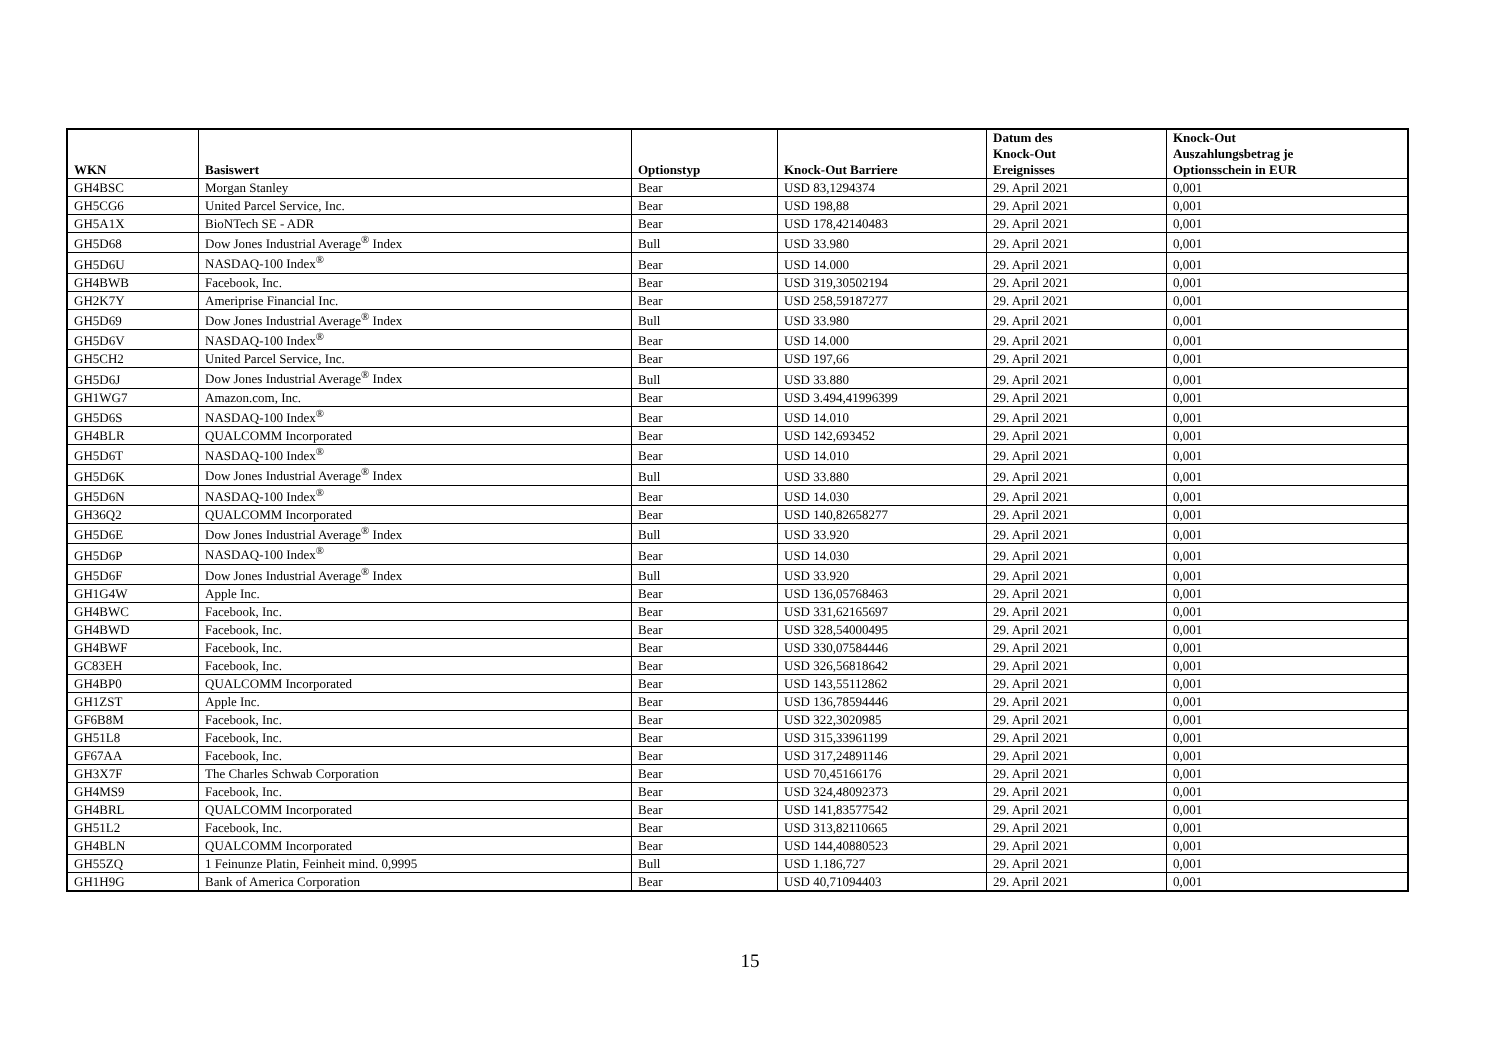| WKN | Basiswert | Optionstyp | Knock-Out Barriere | Datum des Knock-Out Ereignisses | Knock-Out Auszahlungsbetrag je Optionsschein in EUR |
| --- | --- | --- | --- | --- | --- |
| GH4BSC | Morgan Stanley | Bear | USD 83,1294374 | 29. April 2021 | 0,001 |
| GH5CG6 | United Parcel Service, Inc. | Bear | USD 198,88 | 29. April 2021 | 0,001 |
| GH5A1X | BioNTech SE - ADR | Bear | USD 178,42140483 | 29. April 2021 | 0,001 |
| GH5D68 | Dow Jones Industrial Average<sup>®</sup> Index | Bull | USD 33.980 | 29. April 2021 | 0,001 |
| GH5D6U | NASDAQ-100 Index<sup>®</sup> | Bear | USD 14.000 | 29. April 2021 | 0,001 |
| GH4BWB | Facebook, Inc. | Bear | USD 319,30502194 | 29. April 2021 | 0,001 |
| GH2K7Y | Ameriprise Financial Inc. | Bear | USD 258,59187277 | 29. April 2021 | 0,001 |
| GH5D69 | Dow Jones Industrial Average<sup>®</sup> Index | Bull | USD 33.980 | 29. April 2021 | 0,001 |
| GH5D6V | NASDAQ-100 Index<sup>®</sup> | Bear | USD 14.000 | 29. April 2021 | 0,001 |
| GH5CH2 | United Parcel Service, Inc. | Bear | USD 197,66 | 29. April 2021 | 0,001 |
| GH5D6J | Dow Jones Industrial Average<sup>®</sup> Index | Bull | USD 33.880 | 29. April 2021 | 0,001 |
| GH1WG7 | Amazon.com, Inc. | Bear | USD 3.494,41996399 | 29. April 2021 | 0,001 |
| GH5D6S | NASDAQ-100 Index<sup>®</sup> | Bear | USD 14.010 | 29. April 2021 | 0,001 |
| GH4BLR | QUALCOMM Incorporated | Bear | USD 142,693452 | 29. April 2021 | 0,001 |
| GH5D6T | NASDAQ-100 Index<sup>®</sup> | Bear | USD 14.010 | 29. April 2021 | 0,001 |
| GH5D6K | Dow Jones Industrial Average<sup>®</sup> Index | Bull | USD 33.880 | 29. April 2021 | 0,001 |
| GH5D6N | NASDAQ-100 Index<sup>®</sup> | Bear | USD 14.030 | 29. April 2021 | 0,001 |
| GH36Q2 | QUALCOMM Incorporated | Bear | USD 140,82658277 | 29. April 2021 | 0,001 |
| GH5D6E | Dow Jones Industrial Average<sup>®</sup> Index | Bull | USD 33.920 | 29. April 2021 | 0,001 |
| GH5D6P | NASDAQ-100 Index<sup>®</sup> | Bear | USD 14.030 | 29. April 2021 | 0,001 |
| GH5D6F | Dow Jones Industrial Average<sup>®</sup> Index | Bull | USD 33.920 | 29. April 2021 | 0,001 |
| GH1G4W | Apple Inc. | Bear | USD 136,05768463 | 29. April 2021 | 0,001 |
| GH4BWC | Facebook, Inc. | Bear | USD 331,62165697 | 29. April 2021 | 0,001 |
| GH4BWD | Facebook, Inc. | Bear | USD 328,54000495 | 29. April 2021 | 0,001 |
| GH4BWF | Facebook, Inc. | Bear | USD 330,07584446 | 29. April 2021 | 0,001 |
| GC83EH | Facebook, Inc. | Bear | USD 326,56818642 | 29. April 2021 | 0,001 |
| GH4BP0 | QUALCOMM Incorporated | Bear | USD 143,55112862 | 29. April 2021 | 0,001 |
| GH1ZST | Apple Inc. | Bear | USD 136,78594446 | 29. April 2021 | 0,001 |
| GF6B8M | Facebook, Inc. | Bear | USD 322,3020985 | 29. April 2021 | 0,001 |
| GH51L8 | Facebook, Inc. | Bear | USD 315,33961199 | 29. April 2021 | 0,001 |
| GF67AA | Facebook, Inc. | Bear | USD 317,24891146 | 29. April 2021 | 0,001 |
| GH3X7F | The Charles Schwab Corporation | Bear | USD 70,45166176 | 29. April 2021 | 0,001 |
| GH4MS9 | Facebook, Inc. | Bear | USD 324,48092373 | 29. April 2021 | 0,001 |
| GH4BRL | QUALCOMM Incorporated | Bear | USD 141,83577542 | 29. April 2021 | 0,001 |
| GH51L2 | Facebook, Inc. | Bear | USD 313,82110665 | 29. April 2021 | 0,001 |
| GH4BLN | QUALCOMM Incorporated | Bear | USD 144,40880523 | 29. April 2021 | 0,001 |
| GH55ZQ | 1 Feinunze Platin, Feinheit mind. 0,9995 | Bull | USD 1.186,727 | 29. April 2021 | 0,001 |
| GH1H9G | Bank of America Corporation | Bear | USD 40,71094403 | 29. April 2021 | 0,001 |
15